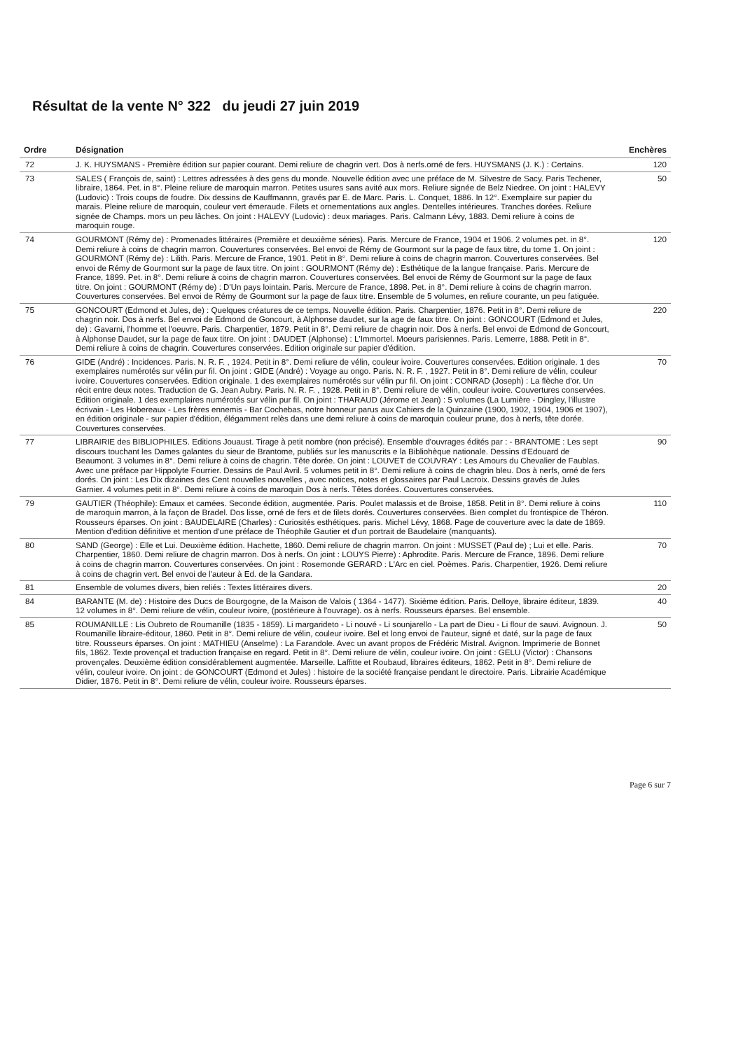Résultat de la vente N° 322 du jeudi 27 juin 2019
| Ordre | Désignation | Enchères |
| --- | --- | --- |
| 72 | J. K. HUYSMANS - Première édition sur papier courant. Demi reliure de chagrin vert. Dos à nerfs.orné de fers. HUYSMANS (J. K.) : Certains. | 120 |
| 73 | SALES ( François de, saint) : Lettres adressées à des gens du monde. Nouvelle édition avec une préface de M. Silvestre de Sacy. Paris Techener, libraire, 1864. Pet. in 8°. Pleine reliure de maroquin marron. Petites usures sans avité aux mors. Reliure signée de Belz Niedree. On joint : HALEVY (Ludovic) : Trois coups de foudre. Dix dessins de Kauffmannn, gravés par E. de Marc. Paris. L. Conquet, 1886. In 12°. Exemplaire sur papier du marais. Pleine reliure de maroquin, couleur vert émeraude. Filets et ornementations aux angles. Dentelles intérieures. Tranches dorées. Reliure signée de Champs. mors un peu lâches. On joint : HALEVY (Ludovic) : deux mariages. Paris. Calmann Lévy, 1883. Demi reliure à coins de maroquin rouge. | 50 |
| 74 | GOURMONT (Rémy de) : Promenades littéraires (Première et deuxième séries). Paris. Mercure de France, 1904 et 1906. 2 volumes pet. in 8°. Demi reliure à coins de chagrin marron. Couvertures conservées. Bel envoi de Rémy de Gourmont sur la page de faux titre, du tome 1. On joint : GOURMONT (Rémy de) : Lilith. Paris. Mercure de France, 1901. Petit in 8°. Demi reliure à coins de chagrin marron. Couvertures conservées. Bel envoi de Rémy de Gourmont sur la page de faux titre. On joint : GOURMONT (Rémy de) : Esthétique de la langue française. Paris. Mercure de France, 1899. Pet. in 8°. Demi reliure à coins de chagrin marron. Couvertures conservées. Bel envoi de Rémy de Gourmont sur la page de faux titre. On joint : GOURMONT (Rémy de) : D'Un pays lointain. Paris. Mercure de France, 1898. Pet. in 8°. Demi reliure à coins de chagrin marron. Couvertures conservées. Bel envoi de Rémy de Gourmont sur la page de faux titre. Ensemble de 5 volumes, en reliure courante, un peu fatiguée. | 120 |
| 75 | GONCOURT (Edmond et Jules, de) : Quelques créatures de ce temps. Nouvelle édition. Paris. Charpentier, 1876. Petit in 8°. Demi reliure de chagrin noir. Dos à nerfs. Bel envoi de Edmond de Goncourt, à Alphonse daudet, sur la age de faux titre. On joint : GONCOURT (Edmond et Jules, de) : Gavarni, l'homme et l'oeuvre. Paris. Charpentier, 1879. Petit in 8°. Demi reliure de chagrin noir. Dos à nerfs. Bel envoi de Edmond de Goncourt, à Alphonse Daudet, sur la page de faux titre. On joint : DAUDET (Alphonse) : L'Immortel. Moeurs parisiennes. Paris. Lemerre, 1888. Petit in 8°. Demi reliure à coins de chagrin. Couvertures conservées. Edition originale sur papier d'édition. | 220 |
| 76 | GIDE (André) : Incidences. Paris. N. R. F. , 1924. Petit in 8°. Demi reliure de vélin, couleur ivoire. Couvertures conservées. Edition originale. 1 des exemplaires numérotés sur vélin pur fil. On joint : GIDE (André) : Voyage au ongo. Paris. N. R. F. , 1927. Petit in 8°. Demi reliure de vélin, couleur ivoire. Couvertures conservées. Edition originale. 1 des exemplaires numérotés sur vélin pur fil. On joint : CONRAD (Joseph) : La flèche d'or. Un récit entre deux notes. Traduction de G. Jean Aubry. Paris. N. R. F. , 1928. Petit in 8°. Demi reliure de vélin, couleur ivoire. Couvertures conservées. Edition originale. 1 des exemplaires numérotés sur vélin pur fil. On joint : THARAUD (Jérome et Jean) : 5 volumes (La Lumière - Dingley, l'illustre écrivain - Les Hobereaux - Les frères ennemis - Bar Cochebas, notre honneur parus aux Cahiers de la Quinzaine (1900, 1902, 1904, 1906 et 1907), en édition originale - sur papier d'édition, élégamment relès dans une demi reliure à coins de maroquin couleur prune, dos à nerfs, tête dorée. Couvertures conservées. | 70 |
| 77 | LIBRAIRIE des BIBLIOPHILES. Editions Jouaust. Tirage à petit nombre (non précisé). Ensemble d'ouvrages édités par : - BRANTOME : Les sept discours touchant les Dames galantes du sieur de Brantome, publiés sur les manuscrits e la Bibliohèque nationale. Dessins d'Edouard de Beaumont. 3 volumes in 8°. Demi reliure à coins de chagrin. Tête dorée. On joint : LOUVET de COUVRAY : Les Amours du Chevalier de Faublas. Avec une préface par Hippolyte Fourrier. Dessins de Paul Avril. 5 volumes petit in 8°. Demi reliure à coins de chagrin bleu. Dos à nerfs, orné de fers dorés. On joint : Les Dix dizaines des Cent nouvelles nouvelles , avec notices, notes et glossaires par Paul Lacroix. Dessins gravés de Jules Garnier. 4 volumes petit in 8°. Demi reliure à coins de maroquin Dos à nerfs. Têtes dorées. Couvertures conservées. | 90 |
| 79 | GAUTIER (Théophile): Emaux et camées. Seconde édition, augmentée. Paris. Poulet malassis et de Broise, 1858. Petit in 8°. Demi reliure à coins de maroquin marron, à la façon de Bradel. Dos lisse, orné de fers et de filets dorés. Couvertures conservées. Bien complet du frontispice de Théron. Rousseurs éparses. On joint : BAUDELAIRE (Charles) : Curiosités esthétiques. paris. Michel Lévy, 1868. Page de couverture avec la date de 1869. Mention d'edition définitive et mention d'une préface de Théophile Gautier et d'un portrait de Baudelaire (manquants). | 110 |
| 80 | SAND (George) : Elle et Lui. Deuxième édition. Hachette, 1860. Demi reliure de chagrin marron. On joint : MUSSET (Paul de) ; Lui et elle. Paris. Charpentier, 1860. Demi reliure de chagrin marron. Dos à nerfs. On joint : LOUYS Pierre) : Aphrodite. Paris. Mercure de France, 1896. Demi reliure à coins de chagrin marron. Couvertures conservées. On joint : Rosemonde GERARD : L'Arc en ciel. Poèmes. Paris. Charpentier, 1926. Demi reliure à coins de chagrin vert. Bel envoi de l'auteur à Ed. de la Gandara. | 70 |
| 81 | Ensemble de volumes divers, bien reliés : Textes littéraires divers. | 20 |
| 84 | BARANTE (M. de) : Histoire des Ducs de Bourgogne, de la Maison de Valois ( 1364 - 1477). Sixième édition. Paris. Delloye, libraire éditeur, 1839. 12 volumes in 8°. Demi reliure de vélin, couleur ivoire, (postérieure à l'ouvrage). os à nerfs. Rousseurs éparses. Bel ensemble. | 40 |
| 85 | ROUMANILLE : Lis Oubreto de Roumanille (1835 - 1859). Li margarideto - Li nouvé - Li sounjarello - La part de Dieu - Li flour de sauvi. Avignoun. J. Roumanille libraire-éditour, 1860. Petit in 8°. Demi reliure de vélin, couleur ivoire. Bel et long envoi de l'auteur, signé et daté, sur la page de faux titre. Rousseurs éparses. On joint : MATHIEU (Anselme) : La Farandole. Avec un avant propos de Frédéric Mistral. Avignon. Imprimerie de Bonnet fils, 1862. Texte provençal et traduction française en regard. Petit in 8°. Demi reliure de vélin, couleur ivoire. On joint : GELU (Victor) : Chansons provençales. Deuxième édition considérablement augmentée. Marseille. Laffitte et Roubaud, libraires éditeurs, 1862. Petit in 8°. Demi reliure de vélin, couleur ivoire. On joint : de GONCOURT (Edmond et Jules) : histoire de la société française pendant le directoire. Paris. Librairie Académique Didier, 1876. Petit in 8°. Demi reliure de vélin, couleur ivoire. Rousseurs éparses. | 50 |
Page 6 sur 7